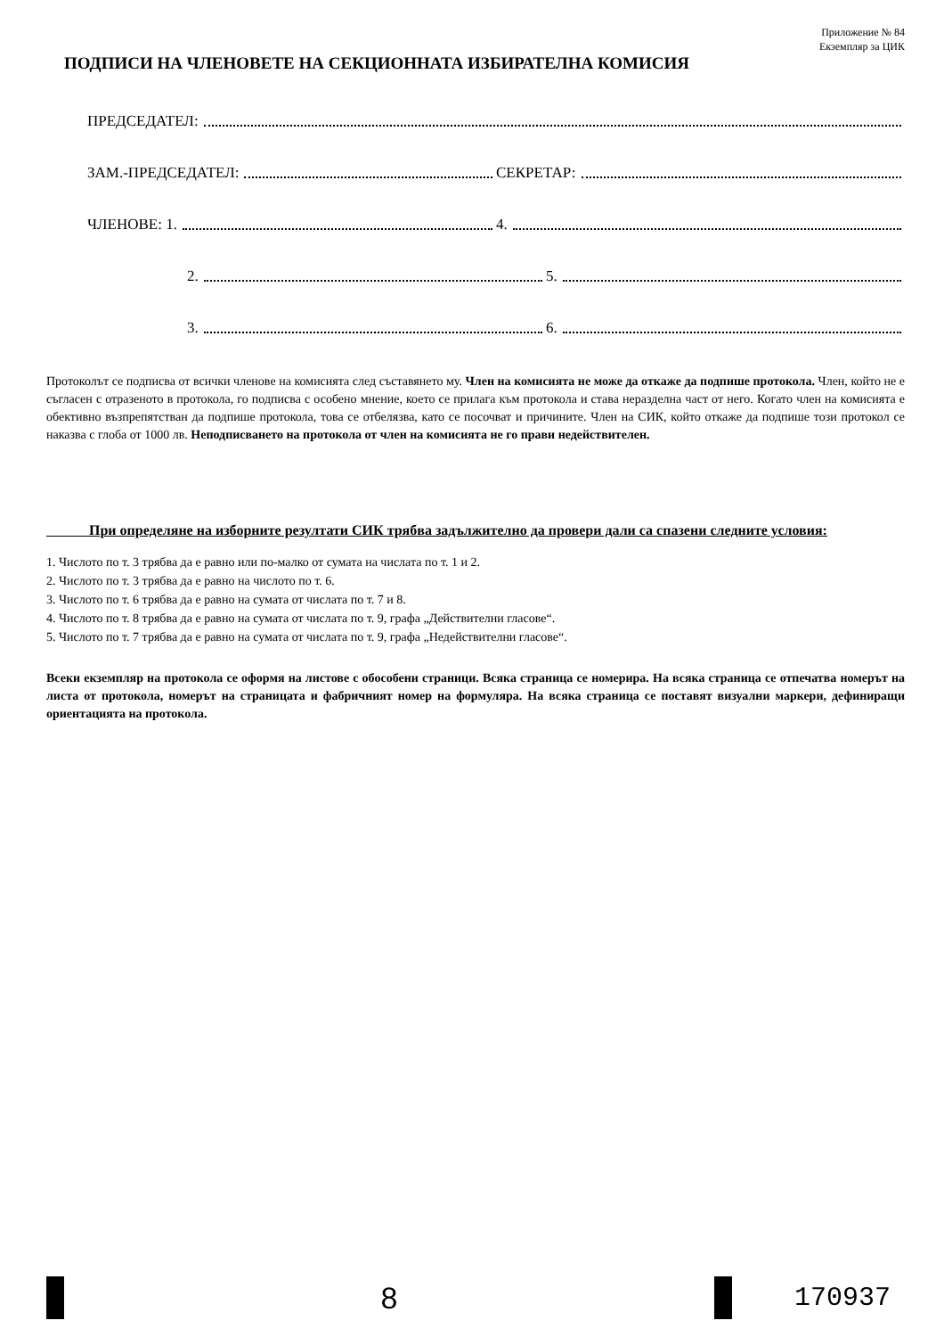Приложение № 84
Екземпляр за ЦИК
ПОДПИСИ НА ЧЛЕНОВЕТЕ НА СЕКЦИОННАТА ИЗБИРАТЕЛНА КОМИСИЯ
ПРЕДСЕДАТЕЛ:
ЗАМ.-ПРЕДСЕДАТЕЛ: СЕКРЕТАР:
ЧЛЕНОВЕ: 1. 4.
2. 5.
3. 6.
Протоколът се подписва от всички членове на комисията след съставянето му. Член на комисията не може да откаже да подпише протокола. Член, който не е съгласен с отразеното в протокола, го подписва с особено мнение, което се прилага към протокола и става неразделна част от него. Когато член на комисията е обективно възпрепятстван да подпише протокола, това се отбелязва, като се посочват и причините. Член на СИК, който откаже да подпише този протокол се наказва с глоба от 1000 лв. Неподписването на протокола от член на комисията не го прави недействителен.
При определяне на изборните резултати СИК трябва задължително да провери дали са спазени следните условия:
1. Числото по т. 3 трябва да е равно или по-малко от сумата на числата по т. 1 и 2.
2. Числото по т. 3 трябва да е равно на числото по т. 6.
3. Числото по т. 6 трябва да е равно на сумата от числата по т. 7 и 8.
4. Числото по т. 8 трябва да е равно на сумата от числата по т. 9, графа „Действителни гласове“.
5. Числото по т. 7 трябва да е равно на сумата от числата по т. 9, графа „Недействителни гласове“.
Всеки екземпляр на протокола се оформя на листове с обособени страници. Всяка страница се номерира. На всяка страница се отпечатва номерът на листа от протокола, номерът на страницата и фабричният номер на формуляра. На всяка страница се поставят визуални маркери, дефиниращи ориентацията на протокола.
8 170937